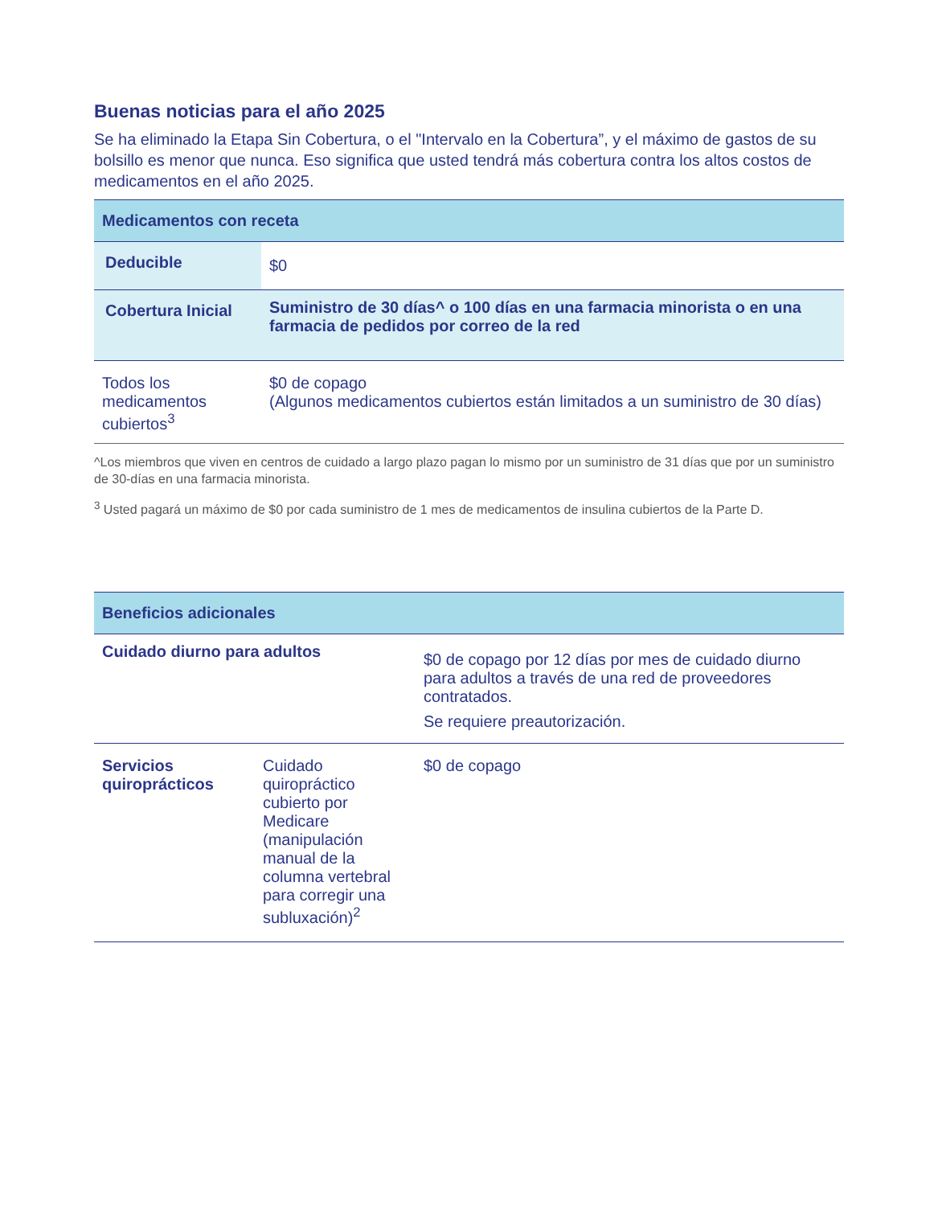Buenas noticias para el año 2025
Se ha eliminado la Etapa Sin Cobertura, o el "Intervalo en la Cobertura”, y el máximo de gastos de su bolsillo es menor que nunca. Eso significa que usted tendrá más cobertura contra los altos costos de medicamentos en el año 2025.
| Medicamentos con receta | |
| --- | --- |
| Deducible | $0 |
| Cobertura Inicial | Suministro de 30 días^ o 100 días en una farmacia minorista o en una farmacia de pedidos por correo de la red |
| Todos los medicamentos cubiertos<sup>3</sup> | $0 de copago (Algunos medicamentos cubiertos están limitados a un suministro de 30 días) |
^Los miembros que viven en centros de cuidado a largo plazo pagan lo mismo por un suministro de 31 días que por un suministro de 30-días en una farmacia minorista.
<sup>3</sup> Usted pagará un máximo de $0 por cada suministro de 1 mes de medicamentos de insulina cubiertos de la Parte D.
| Beneficios adicionales | | |
| --- | --- | --- |
| Cuidado diurno para adultos | | $0 de copago por 12 días por mes de cuidado diurno para adultos a través de una red de proveedores contratados. Se requiere preautorización. |
| Servicios quiroprácticos | Cuidado quiropráctico cubierto por Medicare (manipulación manual de la columna vertebral para corregir una subluxación)<sup>2</sup> | $0 de copago |